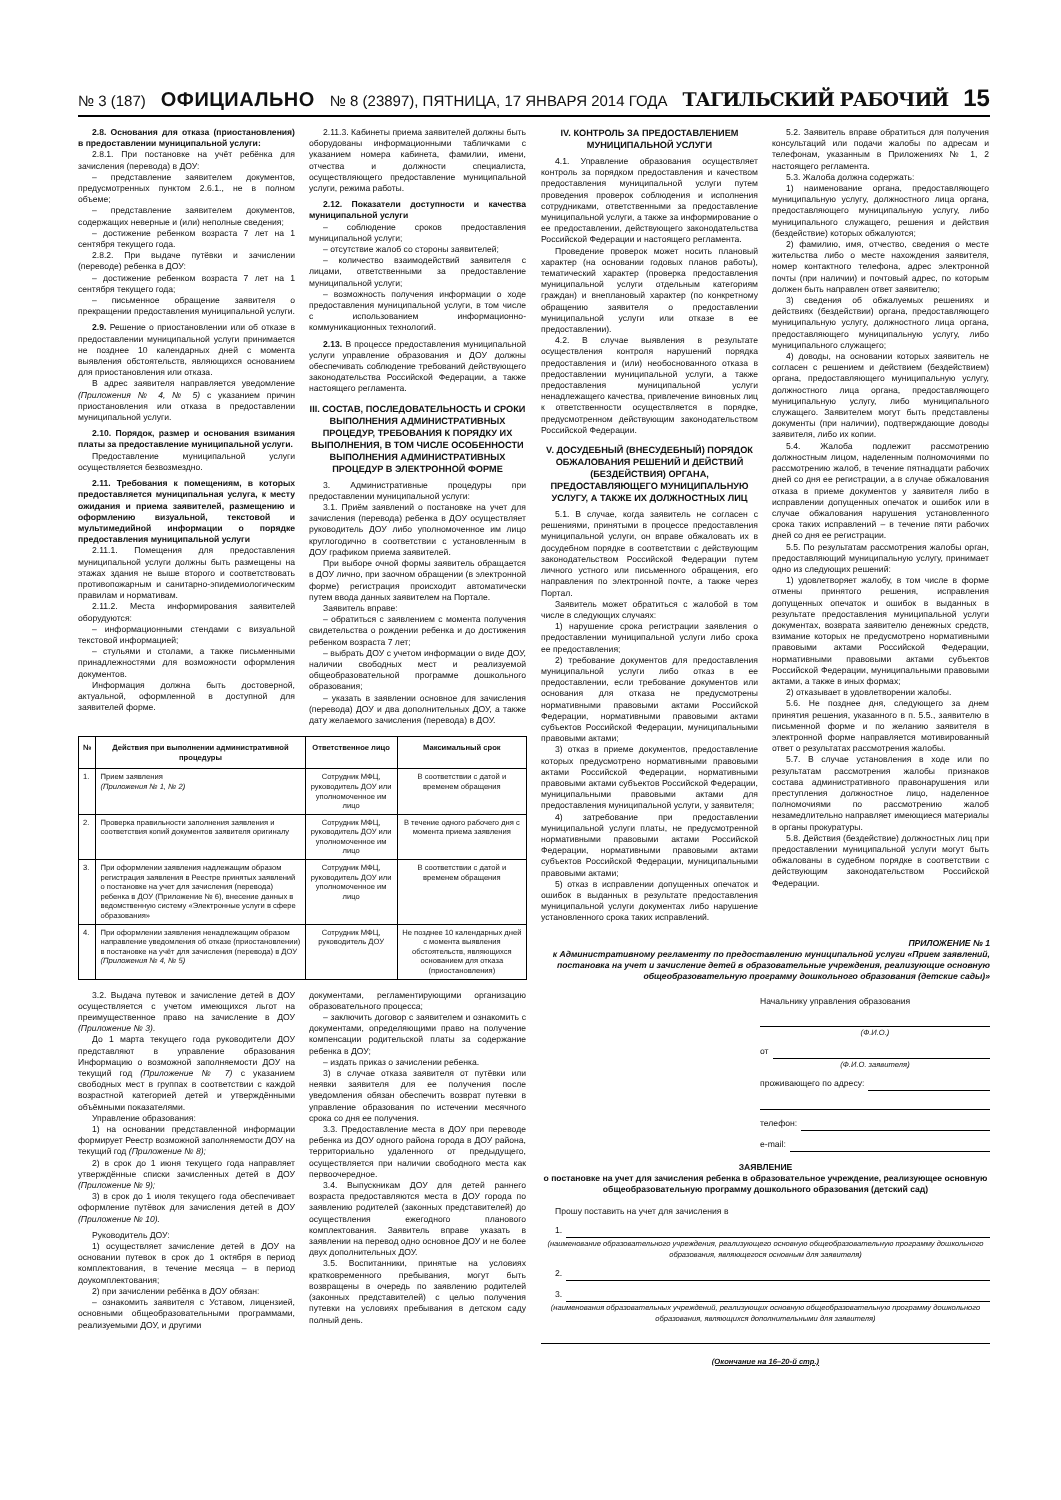№ 3 (187) ОФИЦИАЛЬНО № 8 (23897), ПЯТНИЦА, 17 ЯНВАРЯ 2014 ГОДА ТАГИЛЬСКИЙ РАБОЧИЙ 15
2.8. Основания для отказа (приостановления) в предоставлении муниципальной услуги:
2.8.1. При постановке на учёт ребёнка для зачисления (перевода) в ДОУ:
– представление заявителем документов, предусмотренных пунктом 2.6.1., не в полном объеме;
– представление заявителем документов, содержащих неверные и (или) неполные сведения;
– достижение ребенком возраста 7 лет на 1 сентября текущего года.
2.8.2. При выдаче путёвки и зачислении (переводе) ребенка в ДОУ:
– достижение ребенком возраста 7 лет на 1 сентября текущего года;
– письменное обращение заявителя о прекращении предоставления муниципальной услуги.
2.9. Решение о приостановлении или об отказе в предоставлении муниципальной услуги принимается не позднее 10 календарных дней с момента выявления обстоятельств, являющихся основанием для приостановления или отказа.
В адрес заявителя направляется уведомление (Приложения № 4, № 5) с указанием причин приостановления или отказа в предоставлении муниципальной услуги.
2.10. Порядок, размер и основания взимания платы за предоставление муниципальной услуги.
Предоставление муниципальной услуги осуществляется безвозмездно.
2.11. Требования к помещениям, в которых предоставляется муниципальная услуга, к месту ожидания и приема заявителей, размещению и оформлению визуальной, текстовой и мультимедийной информации о порядке предоставления муниципальной услуги
2.11.1. Помещения для предоставления муниципальной услуги должны быть размещены на этажах здания не выше второго и соответствовать противопожарным и санитарно-эпидемиологическим правилам и нормативам.
2.11.2. Места информирования заявителей оборудуются:
– информационными стендами с визуальной текстовой информацией;
– стульями и столами, а также письменными принадлежностями для возможности оформления документов.
Информация должна быть достоверной, актуальной, оформленной в доступной для заявителей форме.
2.11.3. Кабинеты приема заявителей должны быть оборудованы информационными табличками с указанием номера кабинета, фамилии, имени, отчества и должности специалиста, осуществляющего предоставление муниципальной услуги, режима работы.
2.12. Показатели доступности и качества муниципальной услуги
– соблюдение сроков предоставления муниципальной услуги;
– отсутствие жалоб со стороны заявителей;
– количество взаимодействий заявителя с лицами, ответственными за предоставление муниципальной услуги;
– возможность получения информации о ходе предоставления муниципальной услуги, в том числе с использованием информационно-коммуникационных технологий.
2.13. В процессе предоставления муниципальной услуги управление образования и ДОУ должны обеспечивать соблюдение требований действующего законодательства Российской Федерации, а также настоящего регламента.
III. СОСТАВ, ПОСЛЕДОВАТЕЛЬНОСТЬ И СРОКИ ВЫПОЛНЕНИЯ АДМИНИСТРАТИВНЫХ ПРОЦЕДУР, ТРЕБОВАНИЯ К ПОРЯДКУ ИХ ВЫПОЛНЕНИЯ, В ТОМ ЧИСЛЕ ОСОБЕННОСТИ ВЫПОЛНЕНИЯ АДМИНИСТРАТИВНЫХ ПРОЦЕДУР В ЭЛЕКТРОННОЙ ФОРМЕ
3. Административные процедуры при предоставлении муниципальной услуги:
3.1. Приём заявлений о постановке на учет для зачисления (перевода) ребенка в ДОУ осуществляет руководитель ДОУ либо уполномоченное им лицо круглогодично в соответствии с установленным в ДОУ графиком приема заявителей.
При выборе очной формы заявитель обращается в ДОУ лично, при заочном обращении (в электронной форме) регистрация происходит автоматически путем ввода данных заявителем на Портале.
Заявитель вправе:
– обратиться с заявлением с момента получения свидетельства о рождении ребенка и до достижения ребенком возраста 7 лет;
– выбрать ДОУ с учетом информации о виде ДОУ, наличии свободных мест и реализуемой общеобразовательной программе дошкольного образования;
– указать в заявлении основное для зачисления (перевода) ДОУ и два дополнительных ДОУ, а также дату желаемого зачисления (перевода) в ДОУ.
| № | Действия при выполнении административной процедуры | Ответственное лицо | Максимальный срок |
| --- | --- | --- | --- |
| 1. | Прием заявления (Приложения № 1, № 2) | Сотрудник МФЦ, руководитель ДОУ или уполномоченное им лицо | В соответствии с датой и временем обращения |
| 2. | Проверка правильности заполнения заявления и соответствия копий документов заявителя оригиналу | Сотрудник МФЦ, руководитель ДОУ или уполномоченное им лицо | В течение одного рабочего дня с момента приема заявления |
| 3. | При оформлении заявления надлежащим образом регистрация заявления в Реестре принятых заявлений о постановке на учет для зачисления (перевода) ребенка в ДОУ (Приложение № 6), внесение данных в ведомственную систему «Электронные услуги в сфере образования» | Сотрудник МФЦ, руководитель ДОУ или уполномоченное им лицо | В соответствии с датой и временем обращения |
| 4. | При оформлении заявления ненадлежащим образом направление уведомления об отказе (приостановлении) в постановке на учёт для зачисления (перевода) в ДОУ (Приложения № 4, № 5) | Сотрудник МФЦ, руководитель ДОУ | Не позднее 10 календарных дней с момента выявления обстоятельств, являющихся основанием для отказа (приостановления) |
3.2. Выдача путевок и зачисление детей в ДОУ осуществляется с учетом имеющихся льгот на преимущественное право на зачисление в ДОУ (Приложение № 3).
До 1 марта текущего года руководители ДОУ представляют в управление образования Информацию о возможной заполняемости ДОУ на текущий год (Приложение № 7) с указанием свободных мест в группах в соответствии с каждой возрастной категорией детей и утверждёнными объёмными показателями.
Управление образования:
1) на основании представленной информации формирует Реестр возможной заполняемости ДОУ на текущий год (Приложение № 8);
2) в срок до 1 июня текущего года направляет утверждённые списки зачисленных детей в ДОУ (Приложение № 9);
3) в срок до 1 июля текущего года обеспечивает оформление путёвок для зачисления детей в ДОУ (Приложение № 10).
Руководитель ДОУ:
1) осуществляет зачисление детей в ДОУ на основании путевок в срок до 1 октября в период комплектования, в течение месяца – в период доукомплектования;
2) при зачислении ребёнка в ДОУ обязан:
– ознакомить заявителя с Уставом, лицензией, основными общеобразовательными программами, реализуемыми ДОУ, и другими
документами, регламентирующими организацию образовательного процесса;
– заключить договор с заявителем и ознакомить с документами, определяющими право на получение компенсации родительской платы за содержание ребенка в ДОУ;
– издать приказ о зачислении ребенка.
3) в случае отказа заявителя от путёвки или неявки заявителя для ее получения после уведомления обязан обеспечить возврат путевки в управление образования по истечении месячного срока со дня ее получения.
3.3. Предоставление места в ДОУ при переводе ребенка из ДОУ одного района города в ДОУ района, территориально удаленного от предыдущего, осуществляется при наличии свободного места как первоочередное.
3.4. Выпускникам ДОУ для детей раннего возраста предоставляются места в ДОУ города по заявлению родителей (законных представителей) до осуществления ежегодного планового комплектования. Заявитель вправе указать в заявлении на перевод одно основное ДОУ и не более двух дополнительных ДОУ.
3.5. Воспитанники, принятые на условиях кратковременного пребывания, могут быть возвращены в очередь по заявлению родителей (законных представителей) с целью получения путевки на условиях пребывания в детском саду полный день.
IV. КОНТРОЛЬ ЗА ПРЕДОСТАВЛЕНИЕМ МУНИЦИПАЛЬНОЙ УСЛУГИ
4.1. Управление образования осуществляет контроль за порядком предоставления и качеством предоставления муниципальной услуги путем проведения проверок соблюдения и исполнения сотрудниками, ответственными за предоставление муниципальной услуги, а также за информирование о ее предоставлении, действующего законодательства Российской Федерации и настоящего регламента.
Проведение проверок может носить плановый характер (на основании годовых планов работы), тематический характер (проверка предоставления муниципальной услуги отдельным категориям граждан) и внеплановый характер (по конкретному обращению заявителя о предоставлении муниципальной услуги или отказе в ее предоставлении).
4.2. В случае выявления в результате осуществления контроля нарушений порядка предоставления и (или) необоснованного отказа в предоставлении муниципальной услуги, а также предоставления муниципальной услуги ненадлежащего качества, привлечение виновных лиц к ответственности осуществляется в порядке, предусмотренном действующим законодательством Российской Федерации.
V. ДОСУДЕБНЫЙ (ВНЕСУДЕБНЫЙ) ПОРЯДОК ОБЖАЛОВАНИЯ РЕШЕНИЙ И ДЕЙСТВИЙ (БЕЗДЕЙСТВИЯ) ОРГАНА, ПРЕДОСТАВЛЯЮЩЕГО МУНИЦИПАЛЬНУЮ УСЛУГУ, А ТАКЖЕ ИХ ДОЛЖНОСТНЫХ ЛИЦ
5.1. В случае, когда заявитель не согласен с решениями, принятыми в процессе предоставления муниципальной услуги, он вправе обжаловать их в досудебном порядке в соответствии с действующим законодательством Российской Федерации путем личного устного или письменного обращения, его направления по электронной почте, а также через Портал.
Заявитель может обратиться с жалобой в том числе в следующих случаях:
1) нарушение срока регистрации заявления о предоставлении муниципальной услуги либо срока ее предоставления;
2) требование документов для предоставления муниципальной услуги либо отказ в ее предоставлении, если требование документов или основания для отказа не предусмотрены нормативными правовыми актами Российской Федерации, нормативными правовыми актами субъектов Российской Федерации, муниципальными правовыми актами;
3) отказ в приеме документов, предоставление которых предусмотрено нормативными правовыми актами Российской Федерации, нормативными правовыми актами субъектов Российской Федерации, муниципальными правовыми актами для предоставления муниципальной услуги, у заявителя;
4) затребование при предоставлении муниципальной услуги платы, не предусмотренной нормативными правовыми актами Российской Федерации, нормативными правовыми актами субъектов Российской Федерации, муниципальными правовыми актами;
5) отказ в исправлении допущенных опечаток и ошибок в выданных в результате предоставления муниципальной услуги документах либо нарушение установленного срока таких исправлений.
5.2. Заявитель вправе обратиться для получения консультаций или подачи жалобы по адресам и телефонам, указанным в Приложениях № 1, 2 настоящего регламента.
5.3. Жалоба должна содержать:
1) наименование органа, предоставляющего муниципальную услугу, должностного лица органа, предоставляющего муниципальную услугу, либо муниципального служащего, решения и действия (бездействие) которых обжалуются;
2) фамилию, имя, отчество, сведения о месте жительства либо о месте нахождения заявителя, номер контактного телефона, адрес электронной почты (при наличии) и почтовый адрес, по которым должен быть направлен ответ заявителю;
3) сведения об обжалуемых решениях и действиях (бездействии) органа, предоставляющего муниципальную услугу, должностного лица органа, предоставляющего муниципальную услугу, либо муниципального служащего;
4) доводы, на основании которых заявитель не согласен с решением и действием (бездействием) органа, предоставляющего муниципальную услугу, должностного лица органа, предоставляющего муниципальную услугу, либо муниципального служащего. Заявителем могут быть представлены документы (при наличии), подтверждающие доводы заявителя, либо их копии.
5.4. Жалоба подлежит рассмотрению должностным лицом, наделенным полномочиями по рассмотрению жалоб, в течение пятнадцати рабочих дней со дня ее регистрации, а в случае обжалования отказа в приеме документов у заявителя либо в исправлении допущенных опечаток и ошибок или в случае обжалования нарушения установленного срока таких исправлений – в течение пяти рабочих дней со дня ее регистрации.
5.5. По результатам рассмотрения жалобы орган, предоставляющий муниципальную услугу, принимает одно из следующих решений:
1) удовлетворяет жалобу, в том числе в форме отмены принятого решения, исправления допущенных опечаток и ошибок в выданных в результате предоставления муниципальной услуги документах, возврата заявителю денежных средств, взимание которых не предусмотрено нормативными правовыми актами Российской Федерации, нормативными правовыми актами субъектов Российской Федерации, муниципальными правовыми актами, а также в иных формах;
2) отказывает в удовлетворении жалобы.
5.6. Не позднее дня, следующего за днем принятия решения, указанного в п. 5.5., заявителю в письменной форме и по желанию заявителя в электронной форме направляется мотивированный ответ о результатах рассмотрения жалобы.
5.7. В случае установления в ходе или по результатам рассмотрения жалобы признаков состава административного правонарушения или преступления должностное лицо, наделенное полномочиями по рассмотрению жалоб незамедлительно направляет имеющиеся материалы в органы прокуратуры.
5.8. Действия (бездействие) должностных лиц при предоставлении муниципальной услуги могут быть обжалованы в судебном порядке в соответствии с действующим законодательством Российской Федерации.
ПРИЛОЖЕНИЕ № 1
к Административному регламенту по предоставлению муниципальной услуги «Прием заявлений, постановка на учет и зачисление детей в образовательные учреждения, реализующие основную общеобразовательную программу дошкольного образования (детские сады)»
Начальнику управления образования
(Ф.И.О.)
от
(Ф.И.О. заявителя)
проживающего по адресу:
телефон:
e-mail:
ЗАЯВЛЕНИЕ
о постановке на учет для зачисления ребенка в образовательное учреждение, реализующее основную общеобразовательную программу дошкольного образования (детский сад)
Прошу поставить на учет для зачисления в
1.
(наименование образовательного учреждения, реализующего основную общеобразовательную программу дошкольного образования, являющегося основным для заявителя)
2.
3.
(наименования образовательных учреждений, реализующих основную общеобразовательную программу дошкольного образования, являющихся дополнительными для заявителя)
(Окончание на 16–20-й стр.)